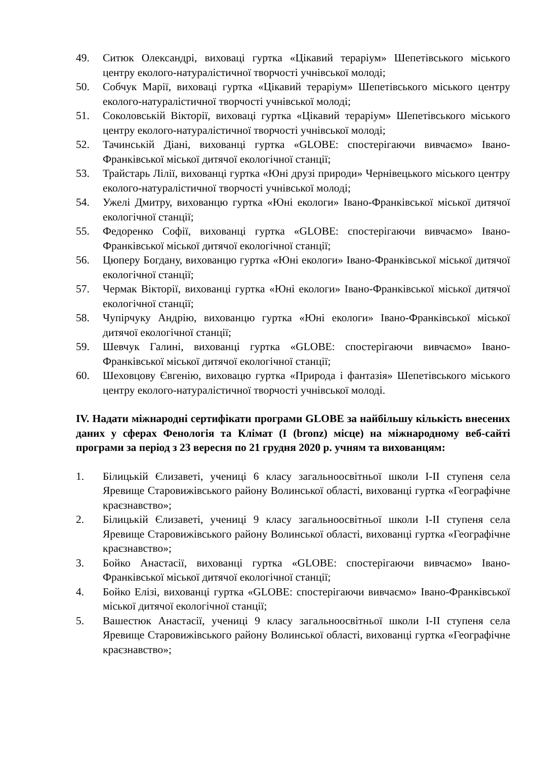49. Ситюк Олександрі, виховаці гуртка «Цікавий тераріум» Шепетівського міського центру еколого-натуралістичної творчості учнівської молоді;
50. Собчук Марії, виховаці гуртка «Цікавий тераріум» Шепетівського міського центру еколого-натуралістичної творчості учнівської молоді;
51. Соколовській Вікторії, виховаці гуртка «Цікавий тераріум» Шепетівського міського центру еколого-натуралістичної творчості учнівської молоді;
52. Тачинській Діані, вихованці гуртка «GLOBE: спостерігаючи вивчаємо» Івано-Франківської міської дитячої екологічної станції;
53. Трайстарь Лілії, вихованці гуртка «Юні друзі природи» Чернівецького міського центру еколого-натуралістичної творчості учнівської молоді;
54. Ужелі Дмитру, вихованцю гуртка «Юні екологи» Івано-Франківської міської дитячої екологічної станції;
55. Федоренко Софії, вихованці гуртка «GLOBE: спостерігаючи вивчаємо» Івано-Франківської міської дитячої екологічної станції;
56. Цюперу Богдану, вихованцю гуртка «Юні екологи» Івано-Франківської міської дитячої екологічної станції;
57. Чермак Вікторії, вихованці гуртка «Юні екологи» Івано-Франківської міської дитячої екологічної станції;
58. Чупірчуку Андрію, вихованцю гуртка «Юні екологи» Івано-Франківської міської дитячої екологічної станції;
59. Шевчук Галині, вихованці гуртка «GLOBE: спостерігаючи вивчаємо» Івано-Франківської міської дитячої екологічної станції;
60. Шеховцову Євгенію, виховацю гуртка «Природа і фантазія» Шепетівського міського центру еколого-натуралістичної творчості учнівської молоді.
IV. Надати міжнародні сертифікати програми GLOBE за найбільшу кількість внесених даних у сферах Фенологія та Клімат (I (bronz) місце) на міжнародному веб-сайті програми за період з 23 вересня по 21 грудня 2020 р. учням та вихованцям:
1. Білицькій Єлизаветі, учениці 6 класу загальноосвітньої школи I-II ступеня села Яревище Старовижівського району Волинської області, вихованці гуртка «Географічне краєзнавство»;
2. Білицькій Єлизаветі, учениці 9 класу загальноосвітньої школи I-II ступеня села Яревище Старовижівського району Волинської області, вихованці гуртка «Географічне краєзнавство»;
3. Бойко Анастасії, вихованці гуртка «GLOBE: спостерігаючи вивчаємо» Івано-Франківської міської дитячої екологічної станції;
4. Бойко Елізі, вихованці гуртка «GLOBE: спостерігаючи вивчаємо» Івано-Франківської міської дитячої екологічної станції;
5. Вашестюк Анастасії, учениці 9 класу загальноосвітньої школи I-II ступеня села Яревище Старовижівського району Волинської області, вихованці гуртка «Географічне краєзнавство»;